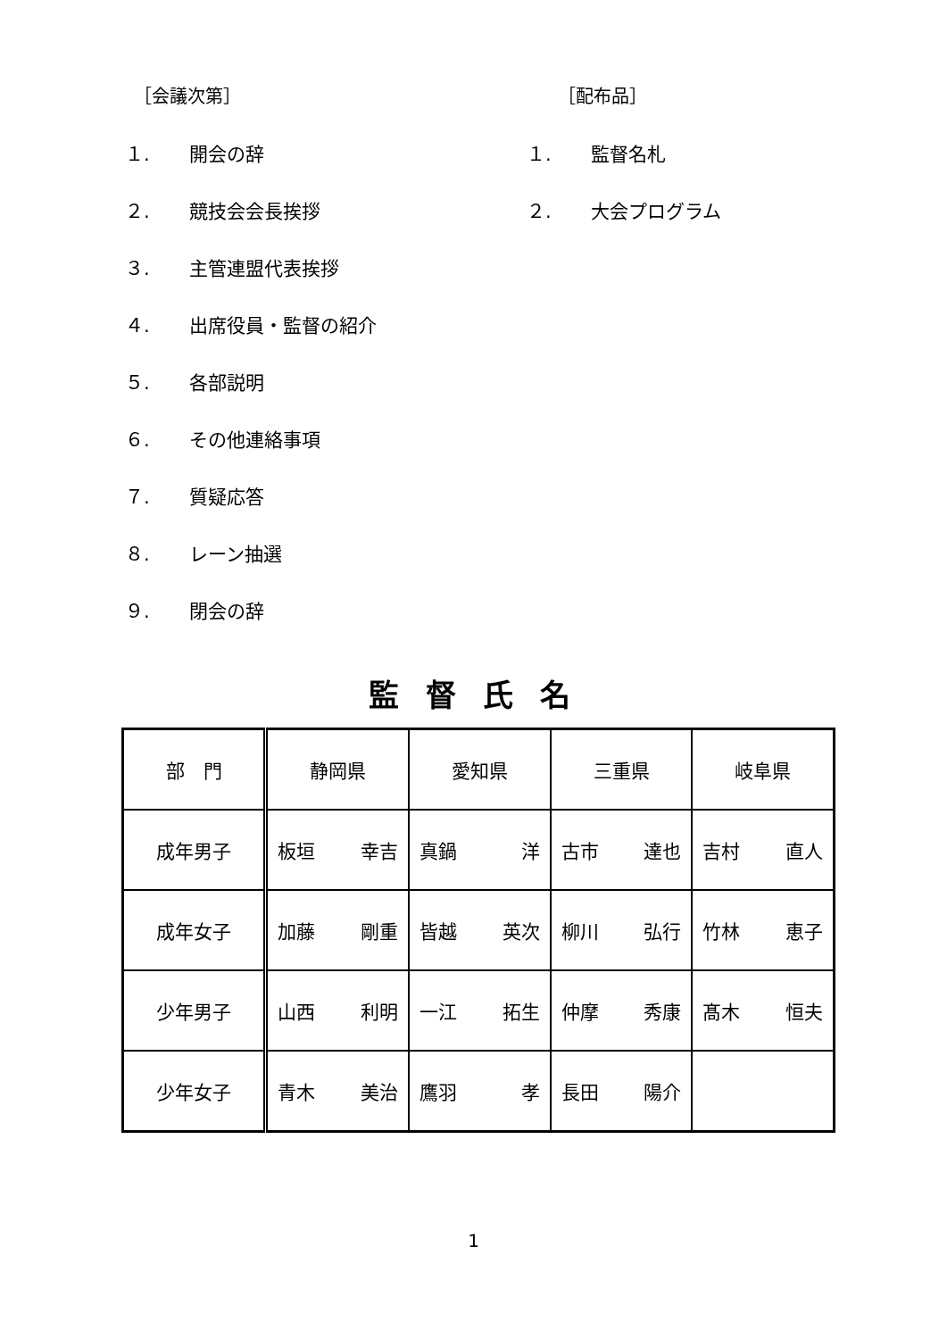［会議次第］
１. 開会の辞
２. 競技会会長挨拶
３. 主管連盟代表挨拶
４. 出席役員・監督の紹介
５. 各部説明
６. その他連絡事項
７. 質疑応答
８. レーン抽選
９. 閉会の辞
［配布品］
１. 監督名札
２. 大会プログラム
監督氏名
| 部 門 | 静岡県 | 愛知県 | 三重県 | 岐阜県 |
| 成年男子 | 板垣 幸吉 | 真鍋 洋 | 古市 達也 | 吉村 直人 |
| 成年女子 | 加藤 剛重 | 皆越 英次 | 柳川 弘行 | 竹林 恵子 |
| 少年男子 | 山西 利明 | 一江 拓生 | 仲摩 秀康 | 髙木 恒夫 |
| 少年女子 | 青木 美治 | 鷹羽 孝 | 長田 陽介 | |
1